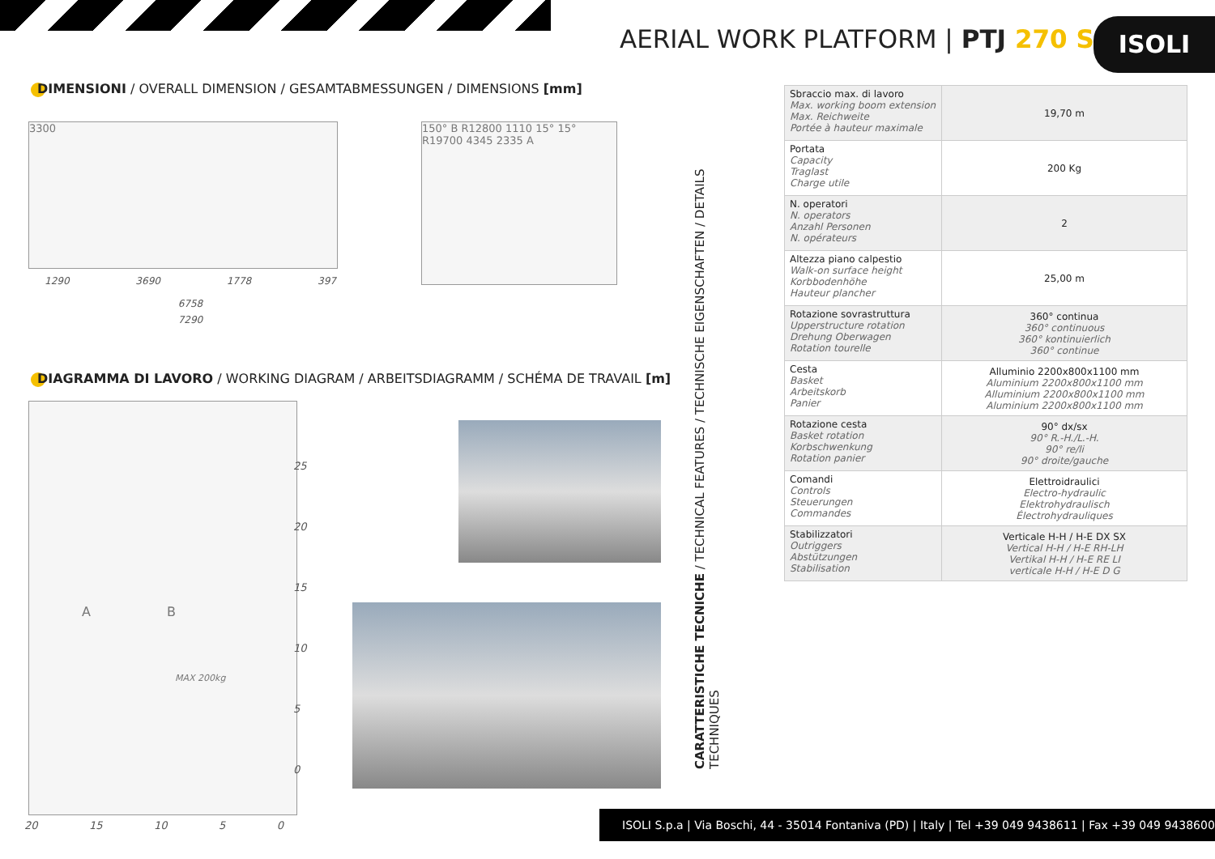AERIAL WORK PLATFORM | PTJ 270 S
ISOLI
DIMENSIONI / OVERALL DIMENSION / GESAMTABMESSUNGEN / DIMENSIONS [mm]
3300
150° B R12800 1110 15° 15° R19700 4345 2335 A
1290 3690 1778 397
6758
7290
DIAGRAMMA DI LAVORO / WORKING DIAGRAM / ARBEITSDIAGRAMM / SCHÉMA DE TRAVAIL [m]
A B
MAX 200kg
25
20
15
10
5
0
20 15 10 5 0
CARATTERISTICHE TECNICHE / TECHNICAL FEATURES / TECHNISCHE EIGENSCHAFTEN / DETAILS TECHNIQUES
| Sbraccio max. di lavoro Max. working boom extension Max. Reichweite Portée à hauteur maximale | 19,70 m |
| Portata Capacity Traglast Charge utile | 200 Kg |
| N. operatori N. operators Anzahl Personen N. opérateurs | 2 |
| Altezza piano calpestio Walk-on surface height Korbbodenhöhe Hauteur plancher | 25,00 m |
| Rotazione sovrastruttura Upperstructure rotation Drehung Oberwagen Rotation tourelle | 360° continua 360° continuous 360° kontinuierlich 360° continue |
| Cesta Basket Arbeitskorb Panier | Alluminio 2200x800x1100 mm Aluminium 2200x800x1100 mm Alluminium 2200x800x1100 mm Aluminium 2200x800x1100 mm |
| Rotazione cesta Basket rotation Korbschwenkung Rotation panier | 90° dx/sx 90° R.-H./L.-H. 90° re/li 90° droite/gauche |
| Comandi Controls Steuerungen Commandes | Elettroidraulici Electro-hydraulic Elektrohydraulisch Électrohydrauliques |
| Stabilizzatori Outriggers Abstützungen Stabilisation | Verticale H-H / H-E DX SX Vertical H-H / H-E RH-LH Vertikal H-H / H-E RE LI verticale H-H / H-E D G |
ISOLI S.p.a | Via Boschi, 44 - 35014 Fontaniva (PD) | Italy | Tel +39 049 9438611 | Fax +39 049 9438600